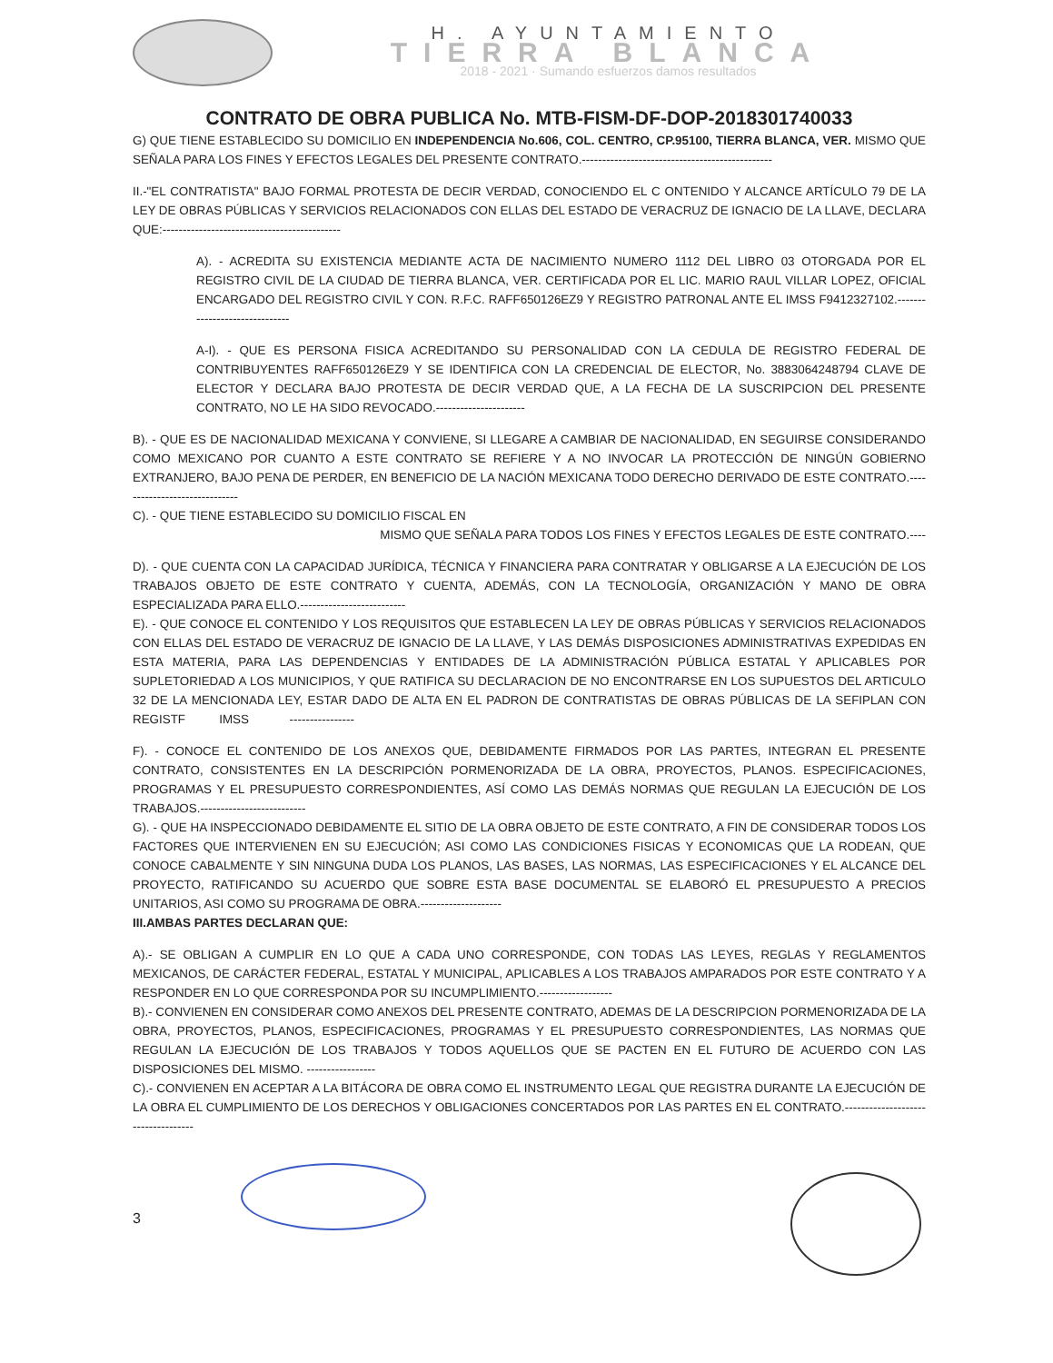H. AYUNTAMIENTO
TIERRA BLANCA
2018 - 2021 · Sumando esfuerzos damos resultados
CONTRATO DE OBRA PUBLICA No. MTB-FISM-DF-DOP-2018301740033
G) QUE TIENE ESTABLECIDO SU DOMICILIO EN INDEPENDENCIA No.606, COL. CENTRO, CP.95100, TIERRA BLANCA, VER. MISMO QUE SEÑALA PARA LOS FINES Y EFECTOS LEGALES DEL PRESENTE CONTRATO.-----------------------------------------------
II.-"EL CONTRATISTA" BAJO FORMAL PROTESTA DE DECIR VERDAD, CONOCIENDO EL C ONTENIDO Y ALCANCE ARTÍCULO 79 DE LA LEY DE OBRAS PÚBLICAS Y SERVICIOS RELACIONADOS CON ELLAS DEL ESTADO DE VERACRUZ DE IGNACIO DE LA LLAVE, DECLARA QUE:--------------------------------------------
A). - ACREDITA SU EXISTENCIA MEDIANTE ACTA DE NACIMIENTO NUMERO 1112 DEL LIBRO 03 OTORGADA POR EL REGISTRO CIVIL DE LA CIUDAD DE TIERRA BLANCA, VER. CERTIFICADA POR EL LIC. MARIO RAUL VILLAR LOPEZ, OFICIAL ENCARGADO DEL REGISTRO CIVIL Y CON. R.F.C. RAFF650126EZ9 Y REGISTRO PATRONAL ANTE EL IMSS F9412327102.------------------------------
A-I). - QUE ES PERSONA FISICA ACREDITANDO SU PERSONALIDAD CON LA CEDULA DE REGISTRO FEDERAL DE CONTRIBUYENTES RAFF650126EZ9 Y SE IDENTIFICA CON LA CREDENCIAL DE ELECTOR, No. 3883064248794 CLAVE DE ELECTOR Y DECLARA BAJO PROTESTA DE DECIR VERDAD QUE, A LA FECHA DE LA SUSCRIPCION DEL PRESENTE CONTRATO, NO LE HA SIDO REVOCADO.----------------------
B). - QUE ES DE NACIONALIDAD MEXICANA Y CONVIENE, SI LLEGARE A CAMBIAR DE NACIONALIDAD, EN SEGUIRSE CONSIDERANDO COMO MEXICANO POR CUANTO A ESTE CONTRATO SE REFIERE Y A NO INVOCAR LA PROTECCIÓN DE NINGÚN GOBIERNO EXTRANJERO, BAJO PENA DE PERDER, EN BENEFICIO DE LA NACIÓN MEXICANA TODO DERECHO DERIVADO DE ESTE CONTRATO.------------------------------
C). - QUE TIENE ESTABLECIDO SU DOMICILIO FISCAL EN
MISMO QUE SEÑALA PARA TODOS LOS FINES Y EFECTOS LEGALES DE ESTE CONTRATO.----
D). - QUE CUENTA CON LA CAPACIDAD JURÍDICA, TÉCNICA Y FINANCIERA PARA CONTRATAR Y OBLIGARSE A LA EJECUCIÓN DE LOS TRABAJOS OBJETO DE ESTE CONTRATO Y CUENTA, ADEMÁS, CON LA TECNOLOGÍA, ORGANIZACIÓN Y MANO DE OBRA ESPECIALIZADA PARA ELLO.--------------------------
E). - QUE CONOCE EL CONTENIDO Y LOS REQUISITOS QUE ESTABLECEN LA LEY DE OBRAS PÚBLICAS Y SERVICIOS RELACIONADOS CON ELLAS DEL ESTADO DE VERACRUZ DE IGNACIO DE LA LLAVE, Y LAS DEMÁS DISPOSICIONES ADMINISTRATIVAS EXPEDIDAS EN ESTA MATERIA, PARA LAS DEPENDENCIAS Y ENTIDADES DE LA ADMINISTRACIÓN PÚBLICA ESTATAL Y APLICABLES POR SUPLETORIEDAD A LOS MUNICIPIOS, Y QUE RATIFICA SU DECLARACION DE NO ENCONTRARSE EN LOS SUPUESTOS DEL ARTICULO 32 DE LA MENCIONADA LEY, ESTAR DADO DE ALTA EN EL PADRON DE CONTRATISTAS DE OBRAS PÚBLICAS DE LA SEFIPLAN CON REGISTF IMSS ----------------
F). - CONOCE EL CONTENIDO DE LOS ANEXOS QUE, DEBIDAMENTE FIRMADOS POR LAS PARTES, INTEGRAN EL PRESENTE CONTRATO, CONSISTENTES EN LA DESCRIPCIÓN PORMENORIZADA DE LA OBRA, PROYECTOS, PLANOS. ESPECIFICACIONES, PROGRAMAS Y EL PRESUPUESTO CORRESPONDIENTES, ASÍ COMO LAS DEMÁS NORMAS QUE REGULAN LA EJECUCIÓN DE LOS TRABAJOS.--------------------------
G). - QUE HA INSPECCIONADO DEBIDAMENTE EL SITIO DE LA OBRA OBJETO DE ESTE CONTRATO, A FIN DE CONSIDERAR TODOS LOS FACTORES QUE INTERVIENEN EN SU EJECUCIÓN; ASI COMO LAS CONDICIONES FISICAS Y ECONOMICAS QUE LA RODEAN, QUE CONOCE CABALMENTE Y SIN NINGUNA DUDA LOS PLANOS, LAS BASES, LAS NORMAS, LAS ESPECIFICACIONES Y EL ALCANCE DEL PROYECTO, RATIFICANDO SU ACUERDO QUE SOBRE ESTA BASE DOCUMENTAL SE ELABORÓ EL PRESUPUESTO A PRECIOS UNITARIOS, ASI COMO SU PROGRAMA DE OBRA.--------------------
III.AMBAS PARTES DECLARAN QUE:
A).- SE OBLIGAN A CUMPLIR EN LO QUE A CADA UNO CORRESPONDE, CON TODAS LAS LEYES, REGLAS Y REGLAMENTOS MEXICANOS, DE CARÁCTER FEDERAL, ESTATAL Y MUNICIPAL, APLICABLES A LOS TRABAJOS AMPARADOS POR ESTE CONTRATO Y A RESPONDER EN LO QUE CORRESPONDA POR SU INCUMPLIMIENTO.------------------
B).- CONVIENEN EN CONSIDERAR COMO ANEXOS DEL PRESENTE CONTRATO, ADEMAS DE LA DESCRIPCION PORMENORIZADA DE LA OBRA, PROYECTOS, PLANOS, ESPECIFICACIONES, PROGRAMAS Y EL PRESUPUESTO CORRESPONDIENTES, LAS NORMAS QUE REGULAN LA EJECUCIÓN DE LOS TRABAJOS Y TODOS AQUELLOS QUE SE PACTEN EN EL FUTURO DE ACUERDO CON LAS DISPOSICIONES DEL MISMO. -----------------
C).- CONVIENEN EN ACEPTAR A LA BITÁCORA DE OBRA COMO EL INSTRUMENTO LEGAL QUE REGISTRA DURANTE LA EJECUCIÓN DE LA OBRA EL CUMPLIMIENTO DE LOS DERECHOS Y OBLIGACIONES CONCERTADOS POR LAS PARTES EN EL CONTRATO.-----------------------------------
3